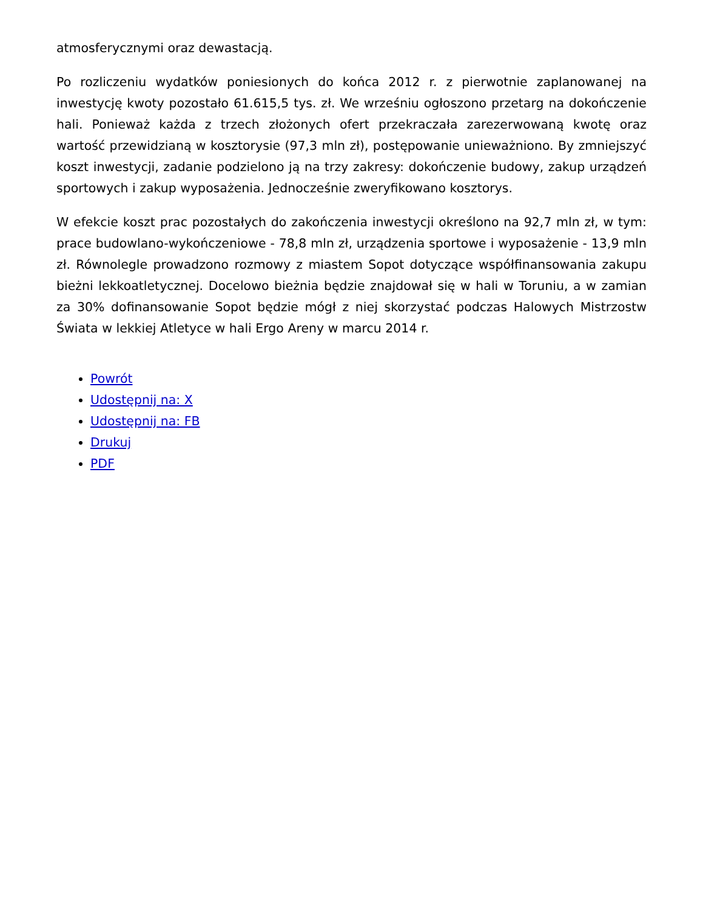atmosferycznymi oraz dewastacją.
Po rozliczeniu wydatków poniesionych do końca 2012 r. z pierwotnie zaplanowanej na inwestycję kwoty pozostało 61.615,5 tys. zł. We wrześniu ogłoszono przetarg na dokończenie hali. Ponieważ każda z trzech złożonych ofert przekraczała zarezerwowaną kwotę oraz wartość przewidzianą w kosztorysie (97,3 mln zł), postępowanie unieważniono. By zmniejszyć koszt inwestycji, zadanie podzielono ją na trzy zakresy: dokończenie budowy, zakup urządzeń sportowych i zakup wyposażenia. Jednocześnie zweryfikowano kosztorys.
W efekcie koszt prac pozostałych do zakończenia inwestycji określono na 92,7 mln zł, w tym: prace budowlano-wykończeniowe - 78,8 mln zł, urządzenia sportowe i wyposażenie - 13,9 mln zł. Równolegle prowadzono rozmowy z miastem Sopot dotyczące współfinansowania zakupu bieżni lekkoatletycznej. Docelowo bieżnia będzie znajdował się w hali w Toruniu, a w zamian za 30% dofinansowanie Sopot będzie mógł z niej skorzystać podczas Halowych Mistrzostw Świata w lekkiej Atletyce w hali Ergo Areny w marcu 2014 r.
Powrót
Udostępnij na: X
Udostępnij na: FB
Drukuj
PDF